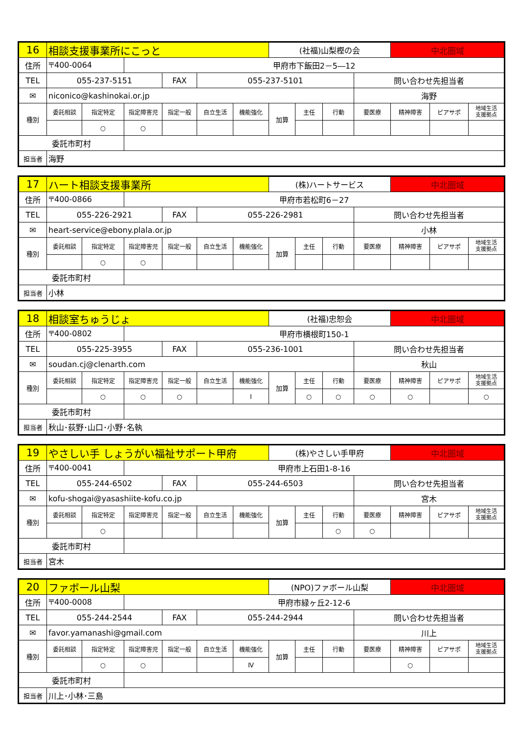| 16 | 相談支援事業所にこっと | | | | | | (社福)山梨樫の会 | | | | 中北圏域 | | |
| 住所 | 〒400-0064 | | 甲府市下飯田2－5―12 | | | | | | | | | | |
| TEL | 055-237-5151 | | | FAX | 055-237-5101 | | | | | 問い合わせ先担当者 | | | |
| ✉ | niconico@kashinokai.or.jp | | | | | | | | | 海野 | | | |
| 種別 | 委託相談 | 指定特定 | 指定障害児 | 指定一般 | 自立生活 | 機能強化 | 加算 | 主任 | 行動 | 要医療 | 精神障害 | ピアサポ | 地域生活 支援拠点 |
| | | ○ | ○ | | | | | | | | | | |
| 委託市町村 | | | | | | | | | | | | | |
| 担当者 | 海野 | | | | | | | | | | | | |
| 17 | ハート相談支援事業所 | | | | | | (株)ハートサービス | | | | 中北圏域 | | |
| 住所 | 〒400-0866 | | 甲府市若松町6－27 | | | | | | | | | | |
| TEL | 055-226-2921 | | | FAX | 055-226-2981 | | | | | 問い合わせ先担当者 | | | |
| ✉ | heart-service@ebony.plala.or.jp | | | | | | | | | 小林 | | | |
| 種別 | 委託相談 | 指定特定 | 指定障害児 | 指定一般 | 自立生活 | 機能強化 | 加算 | 主任 | 行動 | 要医療 | 精神障害 | ピアサポ | 地域生活 支援拠点 |
| | | ○ | ○ | | | | | | | | | | |
| 委託市町村 | | | | | | | | | | | | | |
| 担当者 | 小林 | | | | | | | | | | | | |
| 18 | 相談室ちゅうじょ | | | | | | (社福)忠恕会 | | | | 中北圏域 | | |
| 住所 | 〒400-0802 | | 甲府市横根町150-1 | | | | | | | | | | |
| TEL | 055-225-3955 | | | FAX | 055-236-1001 | | | | | 問い合わせ先担当者 | | | |
| ✉ | soudan.cj@clenarth.com | | | | | | | | | 秋山 | | | |
| 種別 | 委託相談 | 指定特定 | 指定障害児 | 指定一般 | 自立生活 | 機能強化 | 加算 | 主任 | 行動 | 要医療 | 精神障害 | ピアサポ | 地域生活 支援拠点 |
| | | ○ | ○ | ○ | | Ⅰ | | ○ | ○ | ○ | ○ | | ○ |
| 委託市町村 | | | | | | | | | | | | | |
| 担当者 | 秋山･荻野･山口･小野･名執 | | | | | | | | | | | | |
| 19 | やさしい手 しょうがい福祉サポート甲府 | | | | | | (株)やさしい手甲府 | | | | 中北圏域 | | |
| 住所 | 〒400-0041 | | 甲府市上石田1-8-16 | | | | | | | | | | |
| TEL | 055-244-6502 | | | FAX | 055-244-6503 | | | | | 問い合わせ先担当者 | | | |
| ✉ | kofu-shogai@yasashiite-kofu.co.jp | | | | | | | | | 宮木 | | | |
| 種別 | 委託相談 | 指定特定 | 指定障害児 | 指定一般 | 自立生活 | 機能強化 | 加算 | 主任 | 行動 | 要医療 | 精神障害 | ピアサポ | 地域生活 支援拠点 |
| | | ○ | | | | | | | ○ | ○ | | | |
| 委託市町村 | | | | | | | | | | | | | |
| 担当者 | 宮木 | | | | | | | | | | | | |
| 20 | ファボール山梨 | | | | | | (NPO)ファボール山梨 | | | | 中北圏域 | | |
| 住所 | 〒400-0008 | | 甲府市緑ヶ丘2-12-6 | | | | | | | | | | |
| TEL | 055-244-2544 | | | FAX | 055-244-2944 | | | | | 問い合わせ先担当者 | | | |
| ✉ | favor.yamanashi@gmail.com | | | | | | | | | 川上 | | | |
| 種別 | 委託相談 | 指定特定 | 指定障害児 | 指定一般 | 自立生活 | 機能強化 | 加算 | 主任 | 行動 | 要医療 | 精神障害 | ピアサポ | 地域生活 支援拠点 |
| | | ○ | ○ | | | Ⅳ | | | | | ○ | | |
| 委託市町村 | | | | | | | | | | | | | |
| 担当者 | 川上･小林･三島 | | | | | | | | | | | | |